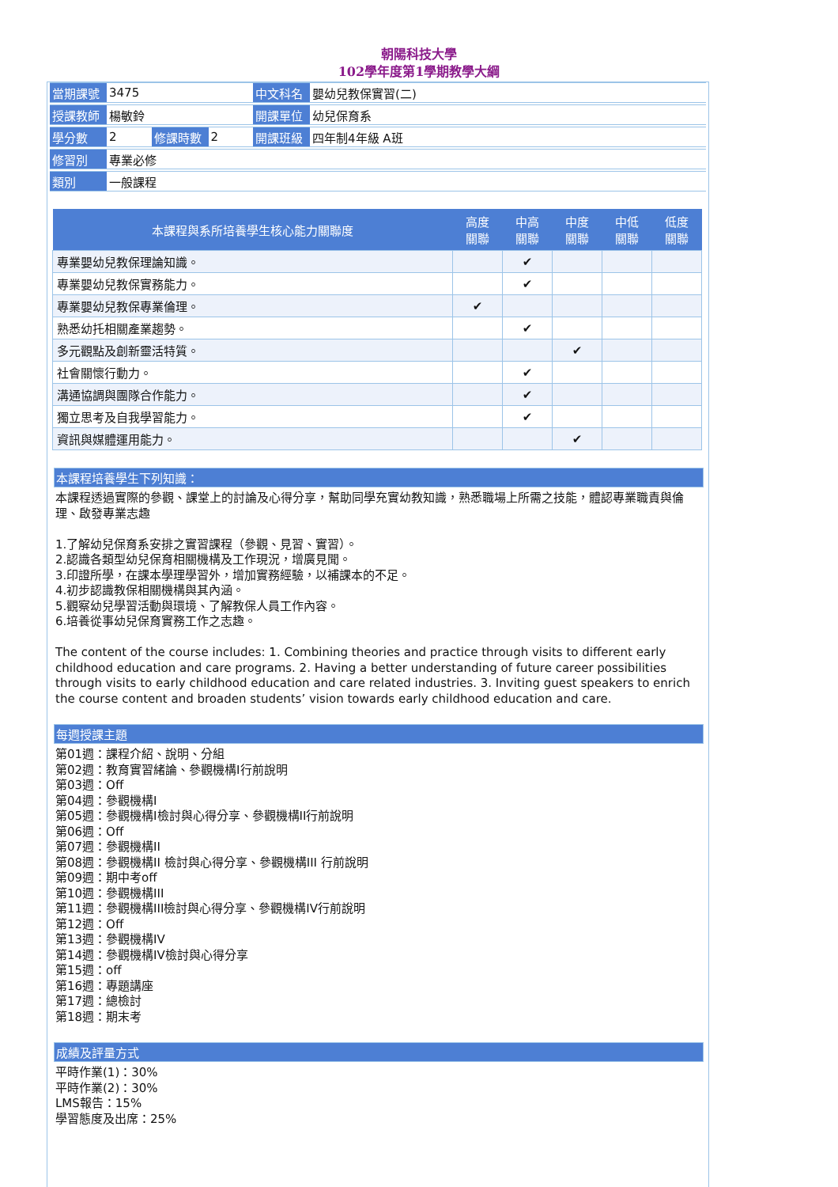朝陽科技大學
102學年度第1學期教學大綱
| 當期課號 | 3475 | | | 中文科名 | 嬰幼兒教保實習(二) |
| 授課教師 | 楊敏鈴 | | | 開課單位 | 幼兒保育系 |
| 學分數 | 2 | 修課時數 | 2 | 開課班級 | 四年制4年級 A班 |
| 修習別 | 專業必修 | | | | |
| 類別 | 一般課程 | | | | |
| 本課程與系所培養學生核心能力關聯度 | 高度 關聯 | 中高 關聯 | 中度 關聯 | 中低 關聯 | 低度 關聯 |
| --- | --- | --- | --- | --- | --- |
| 專業嬰幼兒教保理論知識。 | | ✔ | | | |
| 專業嬰幼兒教保實務能力。 | | ✔ | | | |
| 專業嬰幼兒教保專業倫理。 | ✔ | | | | |
| 熟悉幼托相關產業趨勢。 | | ✔ | | | |
| 多元觀點及創新靈活特質。 | | | ✔ | | |
| 社會關懷行動力。 | | ✔ | | | |
| 溝通協調與團隊合作能力。 | | ✔ | | | |
| 獨立思考及自我學習能力。 | | ✔ | | | |
| 資訊與媒體運用能力。 | | | ✔ | | |
本課程培養學生下列知識：
本課程透過實際的參觀、課堂上的討論及心得分享，幫助同學充實幼教知識，熟悉職場上所需之技能，體認專業職責與倫理、啟發專業志趣
1.了解幼兒保育系安排之實習課程（參觀、見習、實習）。
2.認識各類型幼兒保育相關機構及工作現況，增廣見聞。
3.印證所學，在課本學理學習外，增加實務經驗，以補課本的不足。
4.初步認識教保相關機構與其內涵。
5.觀察幼兒學習活動與環境、了解教保人員工作內容。
6.培養從事幼兒保育實務工作之志趣。
The content of the course includes: 1. Combining theories and practice through visits to different early childhood education and care programs. 2. Having a better understanding of future career possibilities through visits to early childhood education and care related industries. 3. Inviting guest speakers to enrich the course content and broaden students’ vision towards early childhood education and care.
每週授課主題
第01週：課程介紹、說明、分組
第02週：教育實習緒論、參觀機構I行前說明
第03週：Off
第04週：參觀機構I
第05週：參觀機構I檢討與心得分享、參觀機構II行前說明
第06週：Off
第07週：參觀機構II
第08週：參觀機構II 檢討與心得分享、參觀機構III 行前說明
第09週：期中考off
第10週：參觀機構III
第11週：參觀機構III檢討與心得分享、參觀機構IV行前說明
第12週：Off
第13週：參觀機構IV
第14週：參觀機構IV檢討與心得分享
第15週：off
第16週：專題講座
第17週：總檢討
第18週：期末考
成績及評量方式
平時作業(1)：30%
平時作業(2)：30%
LMS報告：15%
學習態度及出席：25%